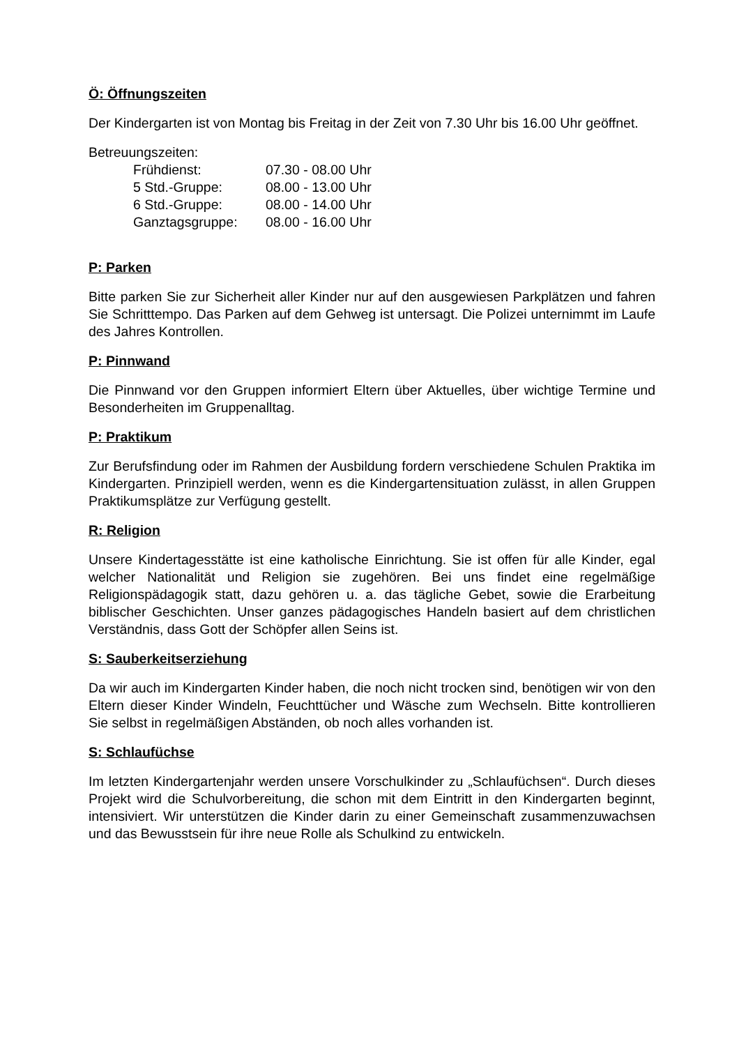Ö: Öffnungszeiten
Der Kindergarten ist von Montag bis Freitag in der Zeit von 7.30 Uhr bis 16.00 Uhr geöffnet.
Betreuungszeiten:
| Frühdienst: | 07.30 - 08.00 Uhr |
| 5 Std.-Gruppe: | 08.00 - 13.00 Uhr |
| 6 Std.-Gruppe: | 08.00 - 14.00 Uhr |
| Ganztagsgruppe: | 08.00 - 16.00 Uhr |
P: Parken
Bitte parken Sie zur Sicherheit aller Kinder nur auf den ausgewiesen Parkplätzen und fahren Sie Schritttempo. Das Parken auf dem Gehweg ist untersagt. Die Polizei unternimmt im Laufe des Jahres Kontrollen.
P: Pinnwand
Die Pinnwand vor den Gruppen informiert Eltern über Aktuelles, über wichtige Termine und Besonderheiten im Gruppenalltag.
P: Praktikum
Zur Berufsfindung oder im Rahmen der Ausbildung fordern verschiedene Schulen Praktika im Kindergarten. Prinzipiell werden, wenn es die Kindergartensituation zulässt, in allen Gruppen Praktikumsplätze zur Verfügung gestellt.
R: Religion
Unsere Kindertagesstätte ist eine katholische Einrichtung. Sie ist offen für alle Kinder, egal welcher Nationalität und Religion sie zugehören. Bei uns findet eine regelmäßige Religionspädagogik statt, dazu gehören u. a. das tägliche Gebet, sowie die Erarbeitung biblischer Geschichten. Unser ganzes pädagogisches Handeln basiert auf dem christlichen Verständnis, dass Gott der Schöpfer allen Seins ist.
S: Sauberkeitserziehung
Da wir auch im Kindergarten Kinder haben, die noch nicht trocken sind, benötigen wir von den Eltern dieser Kinder Windeln, Feuchttücher und Wäsche zum Wechseln. Bitte kontrollieren Sie selbst in regelmäßigen Abständen, ob noch alles vorhanden ist.
S: Schlaufüchse
Im letzten Kindergartenjahr werden unsere Vorschulkinder zu „Schlaufüchsen“. Durch dieses Projekt wird die Schulvorbereitung, die schon mit dem Eintritt in den Kindergarten beginnt, intensiviert. Wir unterstützen die Kinder darin zu einer Gemeinschaft zusammenzuwachsen und das Bewusstsein für ihre neue Rolle als Schulkind zu entwickeln.